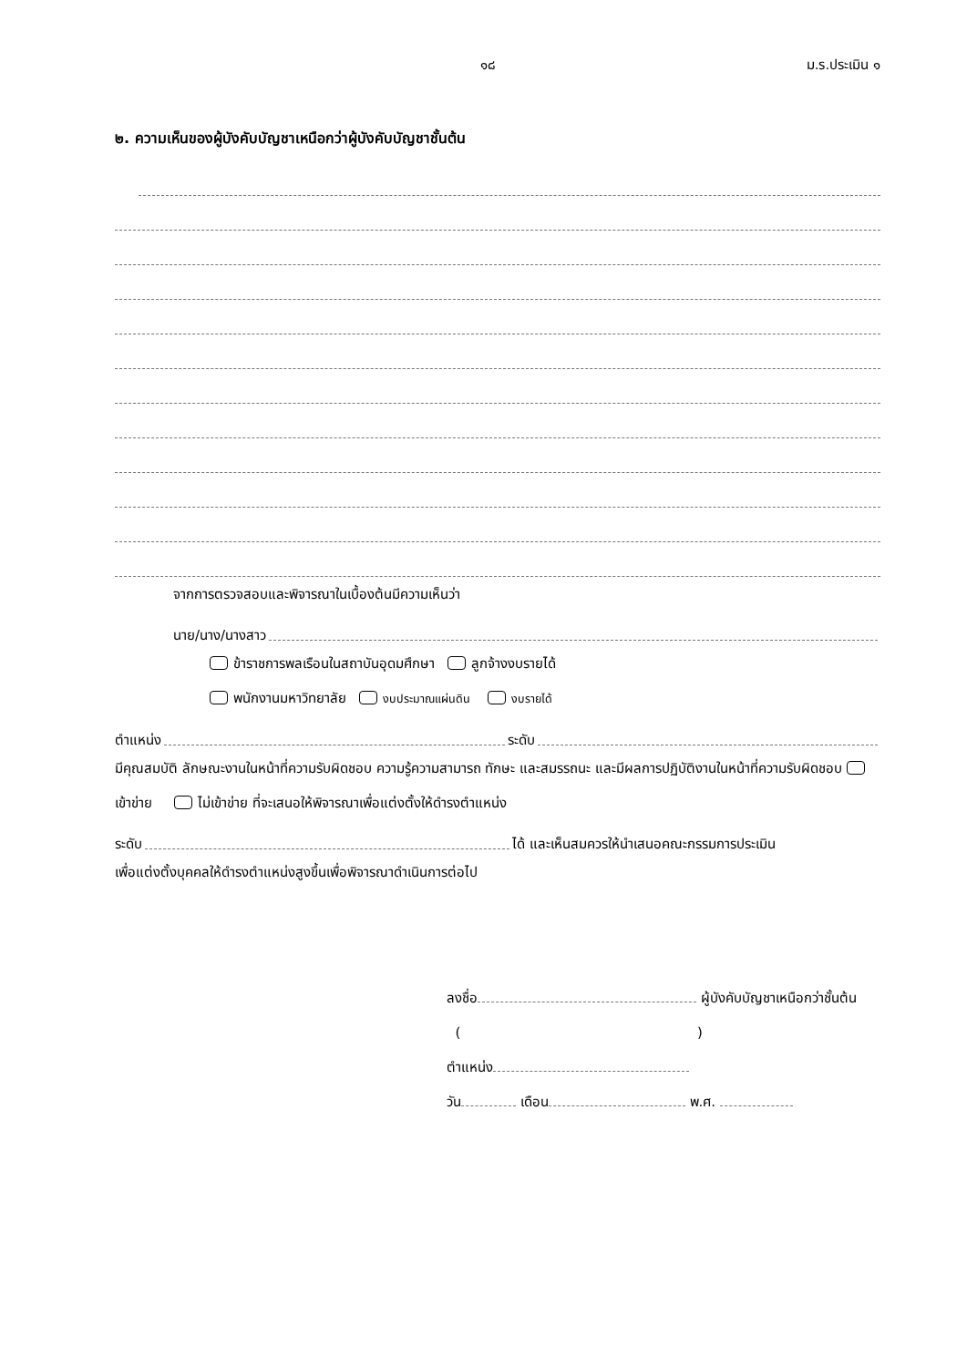๑๘ ม.ร.ประเมิน ๑
๒. ความเห็นของผู้บังคับบัญชาเหนือกว่าผู้บังคับบัญชาชั้นต้น
จากการตรวจสอบและพิจารณาในเบื้องต้นมีความเห็นว่า
นาย/นาง/นางสาว
ข้าราชการพลเรือนในสถาบันอุดมศึกษา ลูกจ้างงบรายได้
พนักงานมหาวิทยาลัย งบประมาณแผ่นดิน งบรายได้
ตำแหน่ง ระดับ
มีคุณสมบัติ ลักษณะงานในหน้าที่ความรับผิดชอบ ความรู้ความสามารถ ทักษะ และสมรรถนะ และมีผลการปฏิบัติงานในหน้าที่ความรับผิดชอบ เข้าข่าย ไม่เข้าข่าย ที่จะเสนอให้พิจารณาเพื่อแต่งตั้งให้ดำรงตำแหน่ง
ระดับ ได้ และเห็นสมควรให้นำเสนอคณะกรรมการประเมิน
เพื่อแต่งตั้งบุคคลให้ดำรงตำแหน่งสูงขึ้นเพื่อพิจารณาดำเนินการต่อไป
ลงชื่อ ผู้บังคับบัญชาเหนือกว่าชั้นต้น
( )
ตำแหน่ง
วัน เดือน พ.ศ.